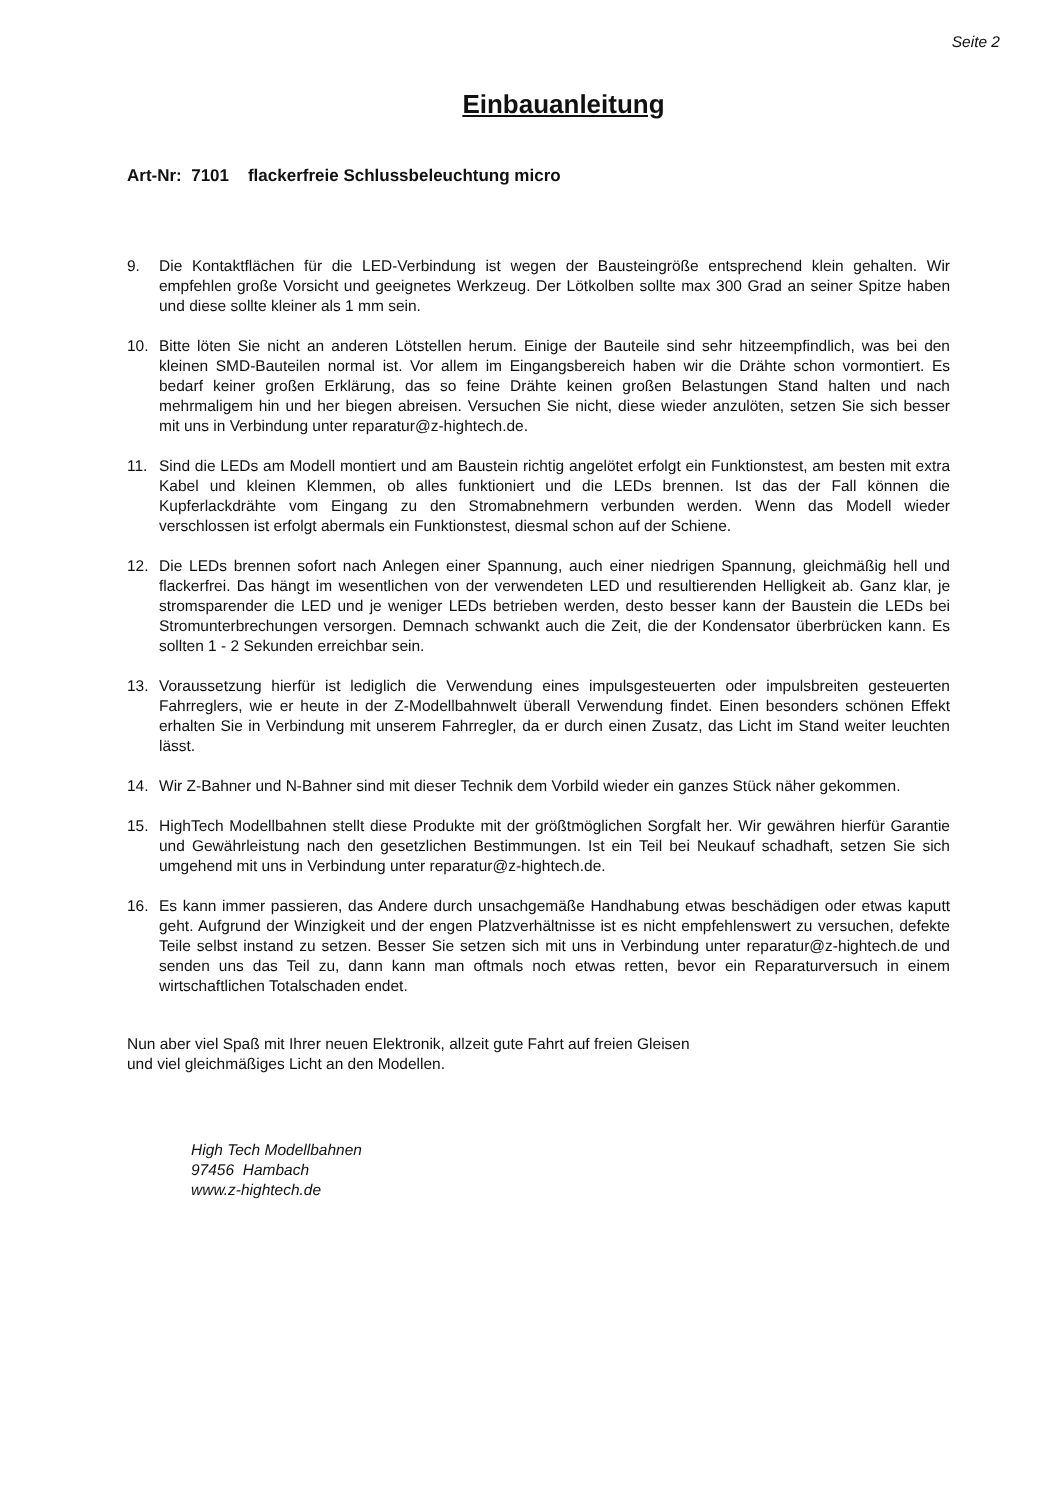Seite 2
Einbauanleitung
Art-Nr: 7101 flackerfreie Schlussbeleuchtung micro
9. Die Kontaktflächen für die LED-Verbindung ist wegen der Bausteingröße entsprechend klein gehalten. Wir empfehlen große Vorsicht und geeignetes Werkzeug. Der Lötkolben sollte max 300 Grad an seiner Spitze haben und diese sollte kleiner als 1 mm sein.
10. Bitte löten Sie nicht an anderen Lötstellen herum. Einige der Bauteile sind sehr hitzeempfindlich, was bei den kleinen SMD-Bauteilen normal ist. Vor allem im Eingangsbereich haben wir die Drähte schon vormontiert. Es bedarf keiner großen Erklärung, das so feine Drähte keinen großen Belastungen Stand halten und nach mehrmaligem hin und her biegen abreisen. Versuchen Sie nicht, diese wieder anzulöten, setzen Sie sich besser mit uns in Verbindung unter reparatur@z-hightech.de.
11. Sind die LEDs am Modell montiert und am Baustein richtig angelötet erfolgt ein Funktionstest, am besten mit extra Kabel und kleinen Klemmen, ob alles funktioniert und die LEDs brennen. Ist das der Fall können die Kupferlackdrähte vom Eingang zu den Stromabnehmern verbunden werden. Wenn das Modell wieder verschlossen ist erfolgt abermals ein Funktionstest, diesmal schon auf der Schiene.
12. Die LEDs brennen sofort nach Anlegen einer Spannung, auch einer niedrigen Spannung, gleichmäßig hell und flackerfrei. Das hängt im wesentlichen von der verwendeten LED und resultierenden Helligkeit ab. Ganz klar, je stromsparender die LED und je weniger LEDs betrieben werden, desto besser kann der Baustein die LEDs bei Stromunterbrechungen versorgen. Demnach schwankt auch die Zeit, die der Kondensator überbrücken kann. Es sollten 1 - 2 Sekunden erreichbar sein.
13. Voraussetzung hierfür ist lediglich die Verwendung eines impulsgesteuerten oder impulsbreiten gesteuerten Fahrreglers, wie er heute in der Z-Modellbahnwelt überall Verwendung findet. Einen besonders schönen Effekt erhalten Sie in Verbindung mit unserem Fahrregler, da er durch einen Zusatz, das Licht im Stand weiter leuchten lässt.
14. Wir Z-Bahner und N-Bahner sind mit dieser Technik dem Vorbild wieder ein ganzes Stück näher gekommen.
15. HighTech Modellbahnen stellt diese Produkte mit der größtmöglichen Sorgfalt her. Wir gewähren hierfür Garantie und Gewährleistung nach den gesetzlichen Bestimmungen. Ist ein Teil bei Neukauf schadhaft, setzen Sie sich umgehend mit uns in Verbindung unter reparatur@z-hightech.de.
16. Es kann immer passieren, das Andere durch unsachgemäße Handhabung etwas beschädigen oder etwas kaputt geht. Aufgrund der Winzigkeit und der engen Platzverhältnisse ist es nicht empfehlenswert zu versuchen, defekte Teile selbst instand zu setzen. Besser Sie setzen sich mit uns in Verbindung unter reparatur@z-hightech.de und senden uns das Teil zu, dann kann man oftmals noch etwas retten, bevor ein Reparaturversuch in einem wirtschaftlichen Totalschaden endet.
Nun aber viel Spaß mit Ihrer neuen Elektronik, allzeit gute Fahrt auf freien Gleisen
und viel gleichmäßiges Licht an den Modellen.
High Tech Modellbahnen
97456 Hambach
www.z-hightech.de